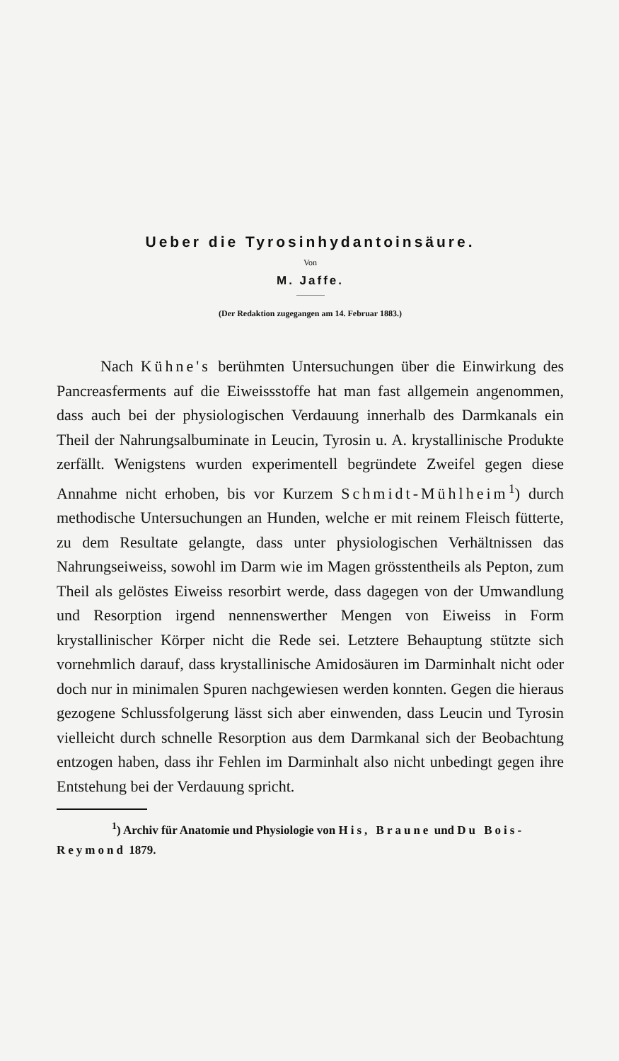Ueber die Tyrosinhydantoinsäure.
Von
M. Jaffe.
(Der Redaktion zugegangen am 14. Februar 1883.)
Nach Kühne's berühmten Untersuchungen über die Einwirkung des Pancreasferments auf die Eiweissstoffe hat man fast allgemein angenommen, dass auch bei der physiologischen Verdauung innerhalb des Darmkanals ein Theil der Nahrungsalbuminate in Leucin, Tyrosin u. A. krystallinische Produkte zerfällt. Wenigstens wurden experimentell begründete Zweifel gegen diese Annahme nicht erhoben, bis vor Kurzem Schmidt-Mühlheim<sup>1</sup>) durch methodische Untersuchungen an Hunden, welche er mit reinem Fleisch fütterte, zu dem Resultate gelangte, dass unter physiologischen Verhältnissen das Nahrungseiweiss, sowohl im Darm wie im Magen grösstentheils als Pepton, zum Theil als gelöstes Eiweiss resorbirt werde, dass dagegen von der Umwandlung und Resorption irgend nennenswerther Mengen von Eiweiss in Form krystallinischer Körper nicht die Rede sei. Letztere Behauptung stützte sich vornehmlich darauf, dass krystallinische Amidosäuren im Darminhalt nicht oder doch nur in minimalen Spuren nachgewiesen werden konnten. Gegen die hieraus gezogene Schlussfolgerung lässt sich aber einwenden, dass Leucin und Tyrosin vielleicht durch schnelle Resorption aus dem Darmkanal sich der Beobachtung entzogen haben, dass ihr Fehlen im Darminhalt also nicht unbedingt gegen ihre Entstehung bei der Verdauung spricht.
<sup>1</sup>) Archiv für Anatomie und Physiologie von His, Braune und Du Bois-Reymond 1879.